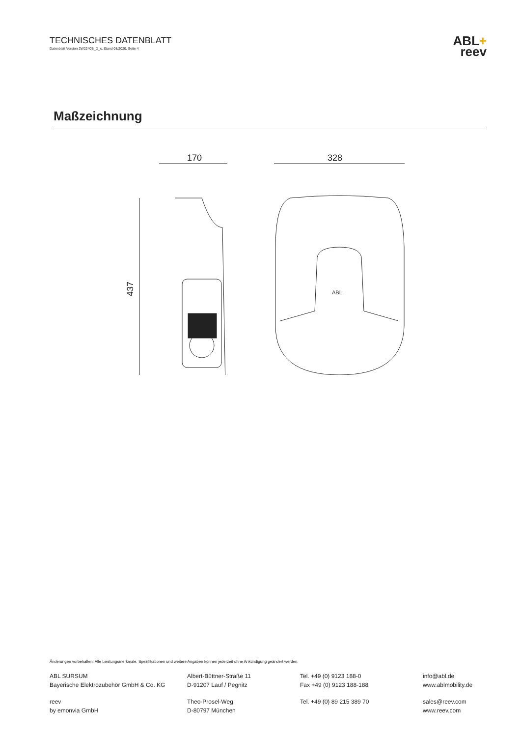TECHNISCHES DATENBLATT
Datenblatt Version 2W2240B_D_c, Stand 08/2020, Seite 4
ABL+
reev
Maßzeichnung
170
437
328
ABL
Änderungen vorbehalten: Alle Leistungsmerkmale, Spezifikationen und weitere Angaben können jederzeit ohne Ankündigung geändert werden.
ABL SURSUM
Bayerische Elektrozubehör GmbH & Co. KG
Albert-Büttner-Straße 11
D-91207 Lauf / Pegnitz
Tel. +49 (0) 9123 188-0
Fax +49 (0) 9123 188-188
info@abl.de
www.ablmobility.de
reev
by emonvia GmbH
Theo-Prosel-Weg
D-80797 München
Tel. +49 (0) 89 215 389 70 sales@reev.com
www.reev.com